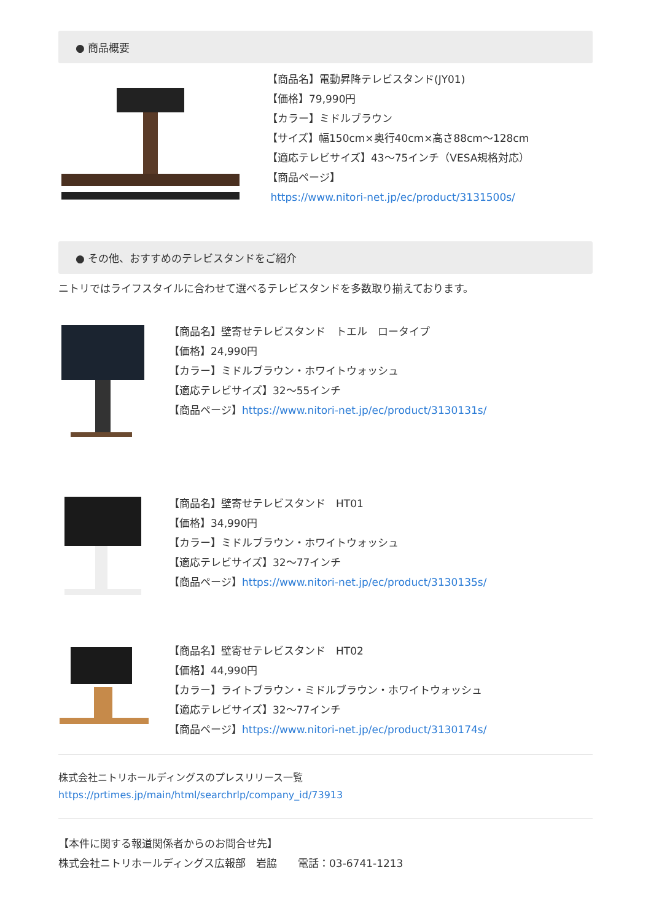● 商品概要
【商品名】電動昇降テレビスタンド(JY01)
【価格】79,990円
【カラー】ミドルブラウン
【サイズ】幅150cm×奥行40cm×高さ88cm～128cm
【適応テレビサイズ】43～75インチ（VESA規格対応）
【商品ページ】
https://www.nitori-net.jp/ec/product/3131500s/
● その他、おすすめのテレビスタンドをご紹介
ニトリではライフスタイルに合わせて選べるテレビスタンドを多数取り揃えております。
【商品名】壁寄せテレビスタンド　トエル　ロータイプ
【価格】24,990円
【カラー】ミドルブラウン・ホワイトウォッシュ
【適応テレビサイズ】32～55インチ
【商品ページ】https://www.nitori-net.jp/ec/product/3130131s/
【商品名】壁寄せテレビスタンド　HT01
【価格】34,990円
【カラー】ミドルブラウン・ホワイトウォッシュ
【適応テレビサイズ】32～77インチ
【商品ページ】https://www.nitori-net.jp/ec/product/3130135s/
【商品名】壁寄せテレビスタンド　HT02
【価格】44,990円
【カラー】ライトブラウン・ミドルブラウン・ホワイトウォッシュ
【適応テレビサイズ】32～77インチ
【商品ページ】https://www.nitori-net.jp/ec/product/3130174s/
株式会社ニトリホールディングスのプレスリリース一覧
https://prtimes.jp/main/html/searchrlp/company_id/73913
【本件に関する報道関係者からのお問合せ先】
株式会社ニトリホールディングス広報部　岩脇　　電話：03-6741-1213